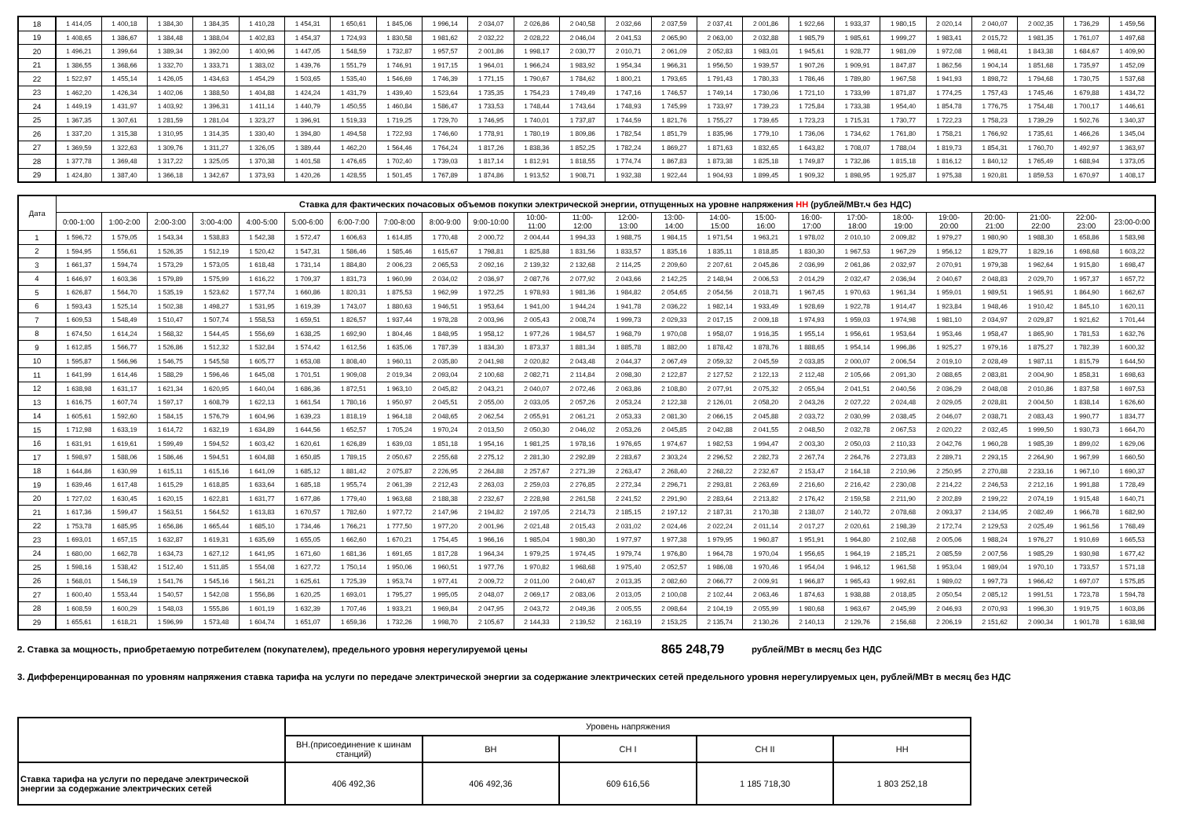| 18 | 1 414,05 | 1 400,18 | 1 384,30 | 1 384,35 | 1 410,28 | 1 454,31 | 1 650,61 | 1 845,06 | 1 996,14 | 2 034,07 | 2 026,86 | 2 040,58 | 2 032,66 | 2 037,59 | 2 037,41 | 2 001,86 | 1 922,66 | 1 933,37 | 1 980,15 | 2 020,14 | 2 040,07 | 2 002,35 | 1 736,29 | 1 459,56 |
| 19 | 1 408,65 | 1 386,67 | 1 384,48 | 1 388,04 | 1 402,83 | 1 454,37 | 1 724,93 | 1 830,58 | 1 981,62 | 2 032,22 | 2 028,22 | 2 046,04 | 2 041,53 | 2 065,90 | 2 063,00 | 2 032,88 | 1 985,79 | 1 985,61 | 1 999,27 | 1 983,41 | 2 015,72 | 1 981,35 | 1 761,07 | 1 497,68 |
| 20 | 1 496,21 | 1 399,64 | 1 389,34 | 1 392,00 | 1 400,96 | 1 447,05 | 1 548,59 | 1 732,87 | 1 957,57 | 2 001,86 | 1 998,17 | 2 030,77 | 2 010,71 | 2 061,09 | 2 052,83 | 1 983,01 | 1 945,61 | 1 928,77 | 1 981,09 | 1 972,08 | 1 968,41 | 1 843,38 | 1 684,67 | 1 409,90 |
| 21 | 1 386,55 | 1 368,66 | 1 332,70 | 1 333,71 | 1 383,02 | 1 439,76 | 1 551,79 | 1 746,91 | 1 917,15 | 1 964,01 | 1 966,24 | 1 983,92 | 1 954,34 | 1 966,31 | 1 956,50 | 1 939,57 | 1 907,26 | 1 909,91 | 1 847,87 | 1 862,56 | 1 904,14 | 1 851,68 | 1 735,97 | 1 452,09 |
| 22 | 1 522,97 | 1 455,14 | 1 426,05 | 1 434,63 | 1 454,29 | 1 503,65 | 1 535,40 | 1 546,69 | 1 746,39 | 1 771,15 | 1 790,67 | 1 784,62 | 1 800,21 | 1 793,65 | 1 791,43 | 1 780,33 | 1 786,46 | 1 789,80 | 1 967,58 | 1 941,93 | 1 898,72 | 1 794,68 | 1 730,75 | 1 537,68 |
| 23 | 1 462,20 | 1 426,34 | 1 402,06 | 1 388,50 | 1 404,88 | 1 424,24 | 1 431,79 | 1 439,40 | 1 523,64 | 1 735,35 | 1 754,23 | 1 749,49 | 1 747,16 | 1 746,57 | 1 749,14 | 1 730,06 | 1 721,10 | 1 733,99 | 1 871,87 | 1 774,25 | 1 757,43 | 1 745,46 | 1 679,88 | 1 434,72 |
| 24 | 1 449,19 | 1 431,97 | 1 403,92 | 1 396,31 | 1 411,14 | 1 440,79 | 1 450,55 | 1 460,84 | 1 586,47 | 1 733,53 | 1 748,44 | 1 743,64 | 1 748,93 | 1 745,99 | 1 733,97 | 1 739,23 | 1 725,84 | 1 733,38 | 1 954,40 | 1 854,78 | 1 776,75 | 1 754,48 | 1 700,17 | 1 446,61 |
| 25 | 1 367,35 | 1 307,61 | 1 281,59 | 1 281,04 | 1 323,27 | 1 396,91 | 1 519,33 | 1 719,25 | 1 729,70 | 1 746,95 | 1 740,01 | 1 737,87 | 1 744,59 | 1 821,76 | 1 755,27 | 1 739,65 | 1 723,23 | 1 715,31 | 1 730,77 | 1 722,23 | 1 758,23 | 1 739,29 | 1 502,76 | 1 340,37 |
| 26 | 1 337,20 | 1 315,38 | 1 310,95 | 1 314,35 | 1 330,40 | 1 394,80 | 1 494,58 | 1 722,93 | 1 746,60 | 1 778,91 | 1 780,19 | 1 809,86 | 1 782,54 | 1 851,79 | 1 835,96 | 1 779,10 | 1 736,06 | 1 734,62 | 1 761,80 | 1 758,21 | 1 766,92 | 1 735,61 | 1 466,26 | 1 345,04 |
| 27 | 1 369,59 | 1 322,63 | 1 309,76 | 1 311,27 | 1 326,05 | 1 389,44 | 1 462,20 | 1 564,46 | 1 764,24 | 1 817,26 | 1 838,36 | 1 852,25 | 1 782,24 | 1 869,27 | 1 871,63 | 1 832,65 | 1 643,82 | 1 708,07 | 1 788,04 | 1 819,73 | 1 854,31 | 1 760,70 | 1 492,97 | 1 363,97 |
| 28 | 1 377,78 | 1 369,48 | 1 317,22 | 1 325,05 | 1 370,38 | 1 401,58 | 1 476,65 | 1 702,40 | 1 739,03 | 1 817,14 | 1 812,91 | 1 818,55 | 1 774,74 | 1 867,83 | 1 873,38 | 1 825,18 | 1 749,87 | 1 732,86 | 1 815,18 | 1 816,12 | 1 840,12 | 1 765,49 | 1 688,94 | 1 373,05 |
| 29 | 1 424,80 | 1 387,40 | 1 366,18 | 1 342,67 | 1 373,93 | 1 420,26 | 1 428,55 | 1 501,45 | 1 767,89 | 1 874,86 | 1 913,52 | 1 908,71 | 1 932,38 | 1 922,44 | 1 904,93 | 1 899,45 | 1 909,32 | 1 898,95 | 1 925,87 | 1 975,38 | 1 920,81 | 1 859,53 | 1 670,97 | 1 408,17 |
| Дата | Ставка для фактических почасовых объемов покупки электрической энергии, отпущенных на уровне напряжения НН (рублей/МВт.ч без НДС) | | | | | | | | | | | | | | | | | | | | | | | |
| --- | --- | --- | --- | --- | --- | --- | --- | --- | --- | --- | --- | --- | --- | --- | --- | --- | --- | --- | --- | --- | --- | --- | --- | --- |
| | 0:00-1:00 | 1:00-2:00 | 2:00-3:00 | 3:00-4:00 | 4:00-5:00 | 5:00-6:00 | 6:00-7:00 | 7:00-8:00 | 8:00-9:00 | 9:00-10:00 | 10:00- 11:00 | 11:00- 12:00 | 12:00- 13:00 | 13:00- 14:00 | 14:00- 15:00 | 15:00- 16:00 | 16:00- 17:00 | 17:00- 18:00 | 18:00- 19:00 | 19:00- 20:00 | 20:00- 21:00 | 21:00- 22:00 | 22:00- 23:00 | 23:00-0:00 |
| 1 | 1 596,72 | 1 579,05 | 1 543,34 | 1 538,83 | 1 542,38 | 1 572,47 | 1 606,63 | 1 614,85 | 1 770,48 | 2 000,72 | 2 004,44 | 1 994,33 | 1 988,75 | 1 984,15 | 1 971,54 | 1 963,21 | 1 978,02 | 2 010,10 | 2 009,82 | 1 979,27 | 1 980,90 | 1 988,30 | 1 658,86 | 1 583,98 |
| 2 | 1 594,95 | 1 556,61 | 1 526,35 | 1 512,19 | 1 520,42 | 1 547,31 | 1 586,46 | 1 585,46 | 1 615,67 | 1 798,81 | 1 825,88 | 1 831,56 | 1 833,57 | 1 835,16 | 1 835,11 | 1 818,85 | 1 830,30 | 1 967,53 | 1 967,29 | 1 956,12 | 1 829,77 | 1 829,16 | 1 698,68 | 1 603,22 |
| 3 | 1 661,37 | 1 594,74 | 1 573,29 | 1 573,05 | 1 618,48 | 1 731,14 | 1 884,80 | 2 006,23 | 2 065,53 | 2 092,16 | 2 139,32 | 2 132,68 | 2 114,25 | 2 209,60 | 2 207,61 | 2 045,86 | 2 036,99 | 2 061,86 | 2 032,97 | 2 070,91 | 1 979,38 | 1 962,64 | 1 915,80 | 1 698,47 |
| 4 | 1 646,97 | 1 603,36 | 1 579,89 | 1 575,99 | 1 616,22 | 1 709,37 | 1 831,73 | 1 960,99 | 2 034,02 | 2 036,97 | 2 087,76 | 2 077,92 | 2 043,66 | 2 142,25 | 2 148,94 | 2 006,53 | 2 014,29 | 2 032,47 | 2 036,94 | 2 040,67 | 2 048,83 | 2 029,70 | 1 957,37 | 1 657,72 |
| 5 | 1 626,87 | 1 564,70 | 1 535,19 | 1 523,62 | 1 577,74 | 1 660,86 | 1 820,31 | 1 875,53 | 1 962,99 | 1 972,25 | 1 978,93 | 1 981,36 | 1 984,82 | 2 054,65 | 2 054,56 | 2 018,71 | 1 967,45 | 1 970,63 | 1 961,34 | 1 959,01 | 1 989,51 | 1 965,91 | 1 864,90 | 1 662,67 |
| 6 | 1 593,43 | 1 525,14 | 1 502,38 | 1 498,27 | 1 531,95 | 1 619,39 | 1 743,07 | 1 880,63 | 1 946,51 | 1 953,64 | 1 941,00 | 1 944,24 | 1 941,78 | 2 036,22 | 1 982,14 | 1 933,49 | 1 928,69 | 1 922,78 | 1 914,47 | 1 923,84 | 1 948,46 | 1 910,42 | 1 845,10 | 1 620,11 |
| 7 | 1 609,53 | 1 548,49 | 1 510,47 | 1 507,74 | 1 558,53 | 1 659,51 | 1 826,57 | 1 937,44 | 1 978,28 | 2 003,96 | 2 005,43 | 2 008,74 | 1 999,73 | 2 029,33 | 2 017,15 | 2 009,18 | 1 974,93 | 1 959,03 | 1 974,98 | 1 981,10 | 2 034,97 | 2 029,87 | 1 921,62 | 1 701,44 |
| 8 | 1 674,50 | 1 614,24 | 1 568,32 | 1 544,45 | 1 556,69 | 1 638,25 | 1 692,90 | 1 804,46 | 1 848,95 | 1 958,12 | 1 977,26 | 1 984,57 | 1 968,79 | 1 970,08 | 1 958,07 | 1 916,35 | 1 955,14 | 1 956,61 | 1 953,64 | 1 953,46 | 1 958,47 | 1 865,90 | 1 781,53 | 1 632,76 |
| 9 | 1 612,85 | 1 566,77 | 1 526,86 | 1 512,32 | 1 532,84 | 1 574,42 | 1 612,56 | 1 635,06 | 1 787,39 | 1 834,30 | 1 873,37 | 1 881,34 | 1 885,78 | 1 882,00 | 1 878,42 | 1 878,76 | 1 888,65 | 1 954,14 | 1 996,86 | 1 925,27 | 1 979,16 | 1 875,27 | 1 782,39 | 1 600,32 |
| 10 | 1 595,87 | 1 566,96 | 1 546,75 | 1 545,58 | 1 605,77 | 1 653,08 | 1 808,40 | 1 960,11 | 2 035,80 | 2 041,98 | 2 020,82 | 2 043,48 | 2 044,37 | 2 067,49 | 2 059,32 | 2 045,59 | 2 033,85 | 2 000,07 | 2 006,54 | 2 019,10 | 2 028,49 | 1 987,11 | 1 815,79 | 1 644,50 |
| 11 | 1 641,99 | 1 614,46 | 1 588,29 | 1 596,46 | 1 645,08 | 1 701,51 | 1 909,08 | 2 019,34 | 2 093,04 | 2 100,68 | 2 082,71 | 2 114,84 | 2 098,30 | 2 122,87 | 2 127,52 | 2 122,13 | 2 112,48 | 2 105,66 | 2 091,30 | 2 088,65 | 2 083,81 | 2 004,90 | 1 858,31 | 1 698,63 |
| 12 | 1 638,98 | 1 631,17 | 1 621,34 | 1 620,95 | 1 640,04 | 1 686,36 | 1 872,51 | 1 963,10 | 2 045,82 | 2 043,21 | 2 040,07 | 2 072,46 | 2 063,86 | 2 108,80 | 2 077,91 | 2 075,32 | 2 055,94 | 2 041,51 | 2 040,56 | 2 036,29 | 2 048,08 | 2 010,86 | 1 837,58 | 1 697,53 |
| 13 | 1 616,75 | 1 607,74 | 1 597,17 | 1 608,79 | 1 622,13 | 1 661,54 | 1 780,16 | 1 950,97 | 2 045,51 | 2 055,00 | 2 033,05 | 2 057,26 | 2 053,24 | 2 122,38 | 2 126,01 | 2 058,20 | 2 043,26 | 2 027,22 | 2 024,48 | 2 029,05 | 2 028,81 | 2 004,50 | 1 838,14 | 1 626,60 |
| 14 | 1 605,61 | 1 592,60 | 1 584,15 | 1 576,79 | 1 604,96 | 1 639,23 | 1 818,19 | 1 964,18 | 2 048,65 | 2 062,54 | 2 055,91 | 2 061,21 | 2 053,33 | 2 081,30 | 2 066,15 | 2 045,88 | 2 033,72 | 2 030,99 | 2 038,45 | 2 046,07 | 2 038,71 | 2 083,43 | 1 990,77 | 1 834,77 |
| 15 | 1 712,98 | 1 633,19 | 1 614,72 | 1 632,19 | 1 634,89 | 1 644,56 | 1 652,57 | 1 705,24 | 1 970,24 | 2 013,50 | 2 050,30 | 2 046,02 | 2 053,26 | 2 045,85 | 2 042,88 | 2 041,55 | 2 048,50 | 2 032,78 | 2 067,53 | 2 020,22 | 2 032,45 | 1 999,50 | 1 930,73 | 1 664,70 |
| 16 | 1 631,91 | 1 619,61 | 1 599,49 | 1 594,52 | 1 603,42 | 1 620,61 | 1 626,89 | 1 639,03 | 1 851,18 | 1 954,16 | 1 981,25 | 1 978,16 | 1 976,65 | 1 974,67 | 1 982,53 | 1 994,47 | 2 003,30 | 2 050,03 | 2 110,33 | 2 042,76 | 1 960,28 | 1 985,39 | 1 899,02 | 1 629,06 |
| 17 | 1 598,97 | 1 588,06 | 1 586,46 | 1 594,51 | 1 604,88 | 1 650,85 | 1 789,15 | 2 050,67 | 2 255,68 | 2 275,12 | 2 281,30 | 2 292,89 | 2 283,67 | 2 303,24 | 2 296,52 | 2 282,73 | 2 267,74 | 2 264,76 | 2 273,83 | 2 289,71 | 2 293,15 | 2 264,90 | 1 967,99 | 1 660,50 |
| 18 | 1 644,86 | 1 630,99 | 1 615,11 | 1 615,16 | 1 641,09 | 1 685,12 | 1 881,42 | 2 075,87 | 2 226,95 | 2 264,88 | 2 257,67 | 2 271,39 | 2 263,47 | 2 268,40 | 2 268,22 | 2 232,67 | 2 153,47 | 2 164,18 | 2 210,96 | 2 250,95 | 2 270,88 | 2 233,16 | 1 967,10 | 1 690,37 |
| 19 | 1 639,46 | 1 617,48 | 1 615,29 | 1 618,85 | 1 633,64 | 1 685,18 | 1 955,74 | 2 061,39 | 2 212,43 | 2 263,03 | 2 259,03 | 2 276,85 | 2 272,34 | 2 296,71 | 2 293,81 | 2 263,69 | 2 216,60 | 2 216,42 | 2 230,08 | 2 214,22 | 2 246,53 | 2 212,16 | 1 991,88 | 1 728,49 |
| 20 | 1 727,02 | 1 630,45 | 1 620,15 | 1 622,81 | 1 631,77 | 1 677,86 | 1 779,40 | 1 963,68 | 2 188,38 | 2 232,67 | 2 228,98 | 2 261,58 | 2 241,52 | 2 291,90 | 2 283,64 | 2 213,82 | 2 176,42 | 2 159,58 | 2 211,90 | 2 202,89 | 2 199,22 | 2 074,19 | 1 915,48 | 1 640,71 |
| 21 | 1 617,36 | 1 599,47 | 1 563,51 | 1 564,52 | 1 613,83 | 1 670,57 | 1 782,60 | 1 977,72 | 2 147,96 | 2 194,82 | 2 197,05 | 2 214,73 | 2 185,15 | 2 197,12 | 2 187,31 | 2 170,38 | 2 138,07 | 2 140,72 | 2 078,68 | 2 093,37 | 2 134,95 | 2 082,49 | 1 966,78 | 1 682,90 |
| 22 | 1 753,78 | 1 685,95 | 1 656,86 | 1 665,44 | 1 685,10 | 1 734,46 | 1 766,21 | 1 777,50 | 1 977,20 | 2 001,96 | 2 021,48 | 2 015,43 | 2 031,02 | 2 024,46 | 2 022,24 | 2 011,14 | 2 017,27 | 2 020,61 | 2 198,39 | 2 172,74 | 2 129,53 | 2 025,49 | 1 961,56 | 1 768,49 |
| 23 | 1 693,01 | 1 657,15 | 1 632,87 | 1 619,31 | 1 635,69 | 1 655,05 | 1 662,60 | 1 670,21 | 1 754,45 | 1 966,16 | 1 985,04 | 1 980,30 | 1 977,97 | 1 977,38 | 1 979,95 | 1 960,87 | 1 951,91 | 1 964,80 | 2 102,68 | 2 005,06 | 1 988,24 | 1 976,27 | 1 910,69 | 1 665,53 |
| 24 | 1 680,00 | 1 662,78 | 1 634,73 | 1 627,12 | 1 641,95 | 1 671,60 | 1 681,36 | 1 691,65 | 1 817,28 | 1 964,34 | 1 979,25 | 1 974,45 | 1 979,74 | 1 976,80 | 1 964,78 | 1 970,04 | 1 956,65 | 1 964,19 | 2 185,21 | 2 085,59 | 2 007,56 | 1 985,29 | 1 930,98 | 1 677,42 |
| 25 | 1 598,16 | 1 538,42 | 1 512,40 | 1 511,85 | 1 554,08 | 1 627,72 | 1 750,14 | 1 950,06 | 1 960,51 | 1 977,76 | 1 970,82 | 1 968,68 | 1 975,40 | 2 052,57 | 1 986,08 | 1 970,46 | 1 954,04 | 1 946,12 | 1 961,58 | 1 953,04 | 1 989,04 | 1 970,10 | 1 733,57 | 1 571,18 |
| 26 | 1 568,01 | 1 546,19 | 1 541,76 | 1 545,16 | 1 561,21 | 1 625,61 | 1 725,39 | 1 953,74 | 1 977,41 | 2 009,72 | 2 011,00 | 2 040,67 | 2 013,35 | 2 082,60 | 2 066,77 | 2 009,91 | 1 966,87 | 1 965,43 | 1 992,61 | 1 989,02 | 1 997,73 | 1 966,42 | 1 697,07 | 1 575,85 |
| 27 | 1 600,40 | 1 553,44 | 1 540,57 | 1 542,08 | 1 556,86 | 1 620,25 | 1 693,01 | 1 795,27 | 1 995,05 | 2 048,07 | 2 069,17 | 2 083,06 | 2 013,05 | 2 100,08 | 2 102,44 | 2 063,46 | 1 874,63 | 1 938,88 | 2 018,85 | 2 050,54 | 2 085,12 | 1 991,51 | 1 723,78 | 1 594,78 |
| 28 | 1 608,59 | 1 600,29 | 1 548,03 | 1 555,86 | 1 601,19 | 1 632,39 | 1 707,46 | 1 933,21 | 1 969,84 | 2 047,95 | 2 043,72 | 2 049,36 | 2 005,55 | 2 098,64 | 2 104,19 | 2 055,99 | 1 980,68 | 1 963,67 | 2 045,99 | 2 046,93 | 2 070,93 | 1 996,30 | 1 919,75 | 1 603,86 |
| 29 | 1 655,61 | 1 618,21 | 1 596,99 | 1 573,48 | 1 604,74 | 1 651,07 | 1 659,36 | 1 732,26 | 1 998,70 | 2 105,67 | 2 144,33 | 2 139,52 | 2 163,19 | 2 153,25 | 2 135,74 | 2 130,26 | 2 140,13 | 2 129,76 | 2 156,68 | 2 206,19 | 2 151,62 | 2 090,34 | 1 901,78 | 1 638,98 |
2. Ставка за мощность, приобретаемую потребителем (покупателем), предельного уровня нерегулируемой цены
865 248,79
рублей/МВт в месяц без НДС
3. Дифференцированная по уровням напряжения ставка тарифа на услуги по передаче электрической энергии за содержание электрических сетей предельного уровня нерегулируемых цен, рублей/МВт в месяц без НДС
| | Уровень напряжения | | | | |
| | ВН.(присоединение к шинам станций) | ВН | СН I | СН II | НН |
| Ставка тарифа на услуги по передаче электрической энергии за содержание электрических сетей | 406 492,36 | 406 492,36 | 609 616,56 | 1 185 718,30 | 1 803 252,18 |